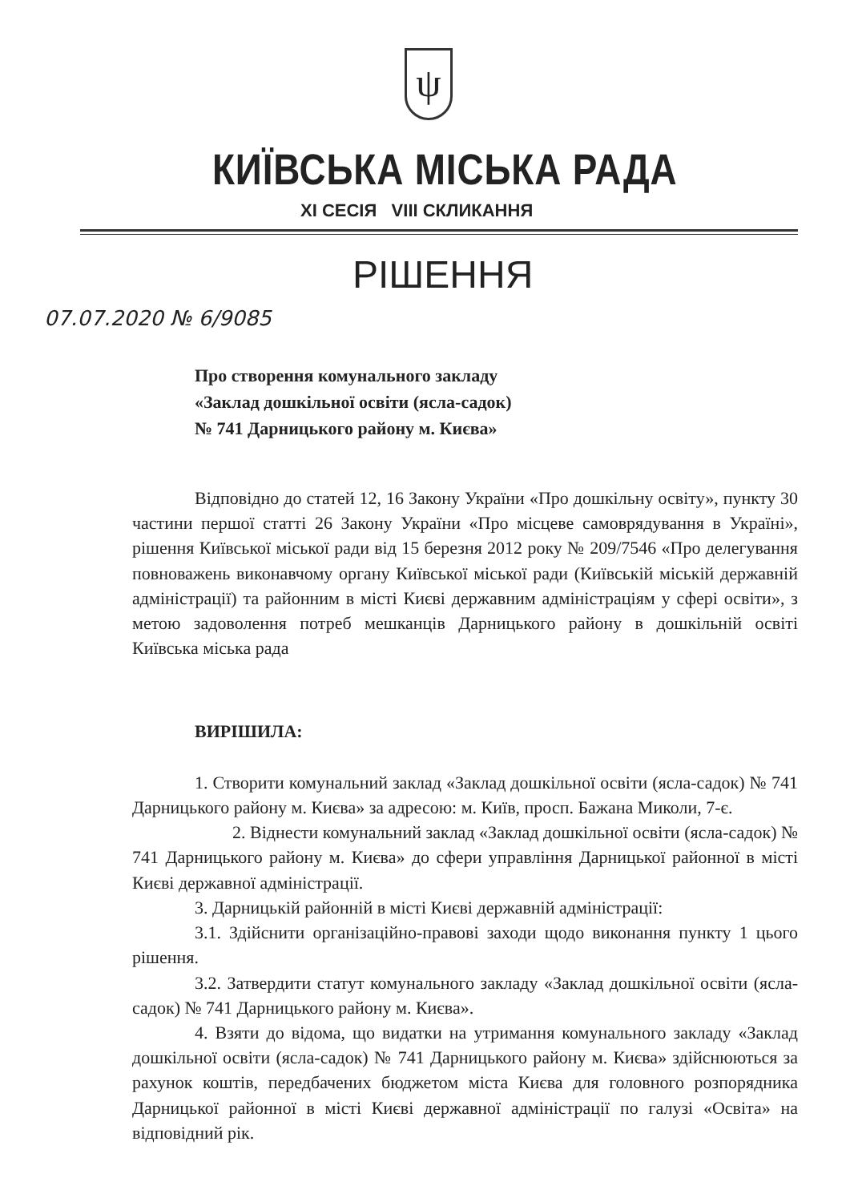ψ
КИЇВСЬКА МІСЬКА РАДА
XI СЕСІЯ VIII СКЛИКАННЯ
РІШЕННЯ
07.07.2020 № 6/9085
Про створення комунального закладу
«Заклад дошкільної освіти (ясла-садок)
№ 741 Дарницького району м. Києва»
Відповідно до статей 12, 16 Закону України «Про дошкільну освіту», пункту 30 частини першої статті 26 Закону України «Про місцеве самоврядування в Україні», рішення Київської міської ради від 15 березня 2012 року № 209/7546 «Про делегування повноважень виконавчому органу Київської міської ради (Київській міській державній адміністрації) та районним в місті Києві державним адміністраціям у сфері освіти», з метою задоволення потреб мешканців Дарницького району в дошкільній освіті Київська міська рада
ВИРІШИЛА:
1. Створити комунальний заклад «Заклад дошкільної освіти (ясла-садок) № 741 Дарницького району м. Києва» за адресою: м. Київ, просп. Бажана Миколи, 7-є.
2. Віднести комунальний заклад «Заклад дошкільної освіти (ясла-садок) № 741 Дарницького району м. Києва» до сфери управління Дарницької районної в місті Києві державної адміністрації.
3. Дарницькій районній в місті Києві державній адміністрації:
3.1. Здійснити організаційно-правові заходи щодо виконання пункту 1 цього рішення.
3.2. Затвердити статут комунального закладу «Заклад дошкільної освіти (ясла-садок) № 741 Дарницького району м. Києва».
4. Взяти до відома, що видатки на утримання комунального закладу «Заклад дошкільної освіти (ясла-садок) № 741 Дарницького району м. Києва» здійснюються за рахунок коштів, передбачених бюджетом міста Києва для головного розпорядника Дарницької районної в місті Києві державної адміністрації по галузі «Освіта» на відповідний рік.